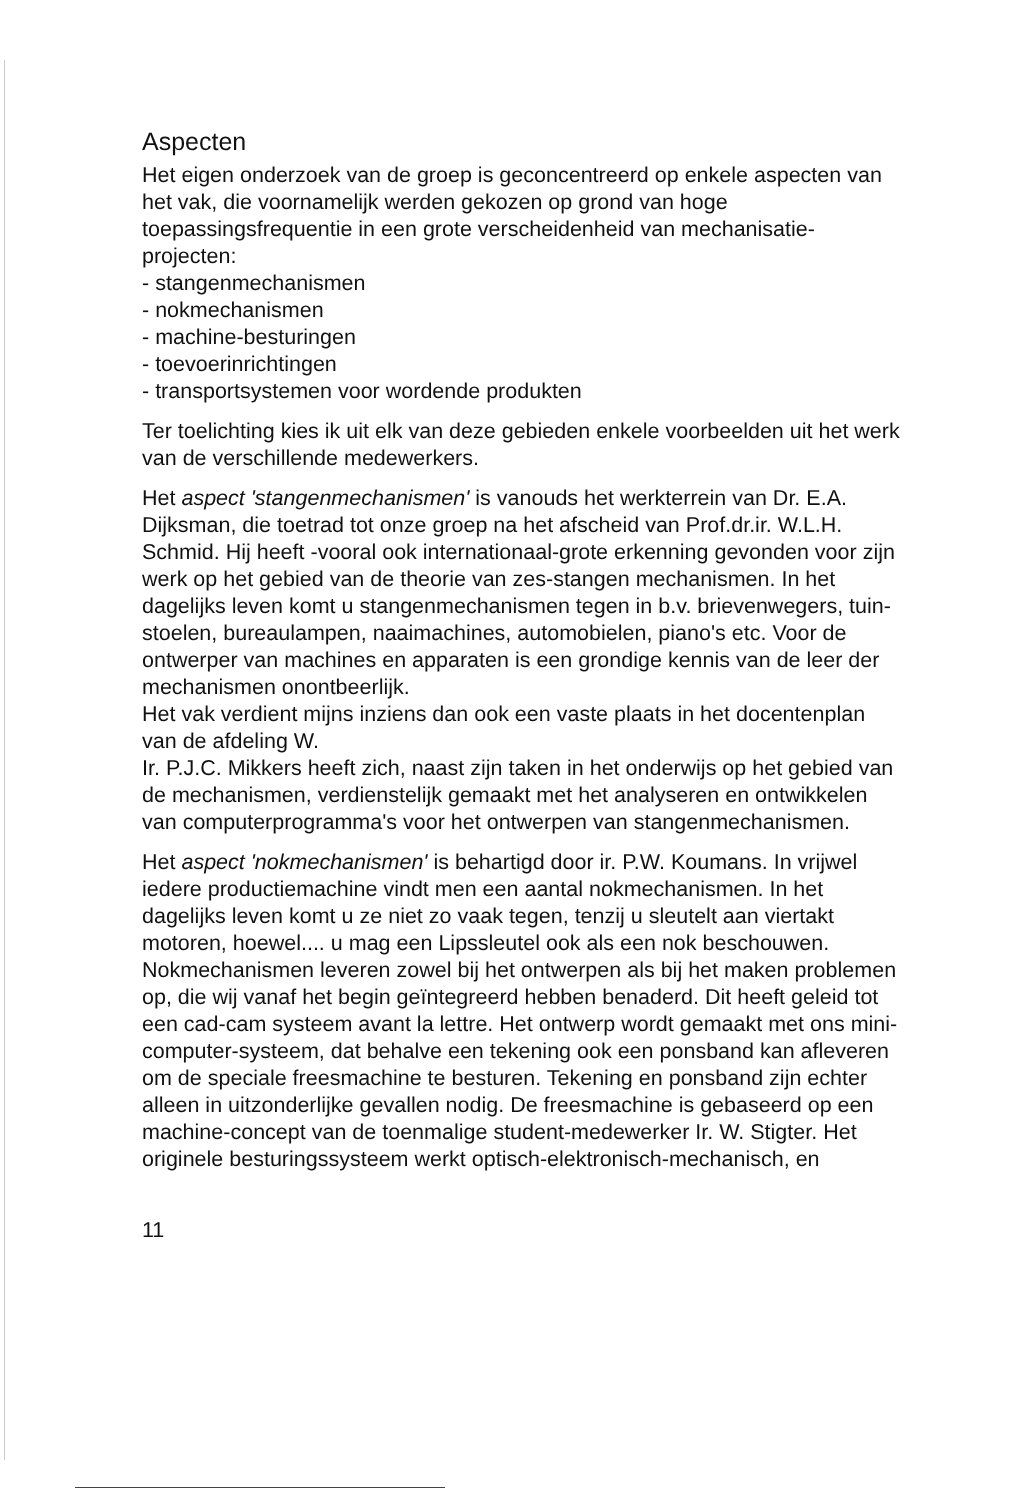Aspecten
Het eigen onderzoek van de groep is geconcentreerd op enkele aspecten van het vak, die voornamelijk werden gekozen op grond van hoge toepassingsfrequentie in een grote verscheidenheid van mechanisatie-projecten:
- stangenmechanismen
- nokmechanismen
- machine-besturingen
- toevoerinrichtingen
- transportsystemen voor wordende produkten
Ter toelichting kies ik uit elk van deze gebieden enkele voorbeelden uit het werk van de verschillende medewerkers.
Het aspect 'stangenmechanismen' is vanouds het werkterrein van Dr. E.A. Dijksman, die toetrad tot onze groep na het afscheid van Prof.dr.ir. W.L.H. Schmid. Hij heeft -vooral ook internationaal-grote erkenning gevonden voor zijn werk op het gebied van de theorie van zes-stangen mechanismen. In het dagelijks leven komt u stangenmechanismen tegen in b.v. brievenwegers, tuin-stoelen, bureaulampen, naaimachines, automobielen, piano's etc. Voor de ontwerper van machines en apparaten is een grondige kennis van de leer der mechanismen onontbeerlijk.
Het vak verdient mijns inziens dan ook een vaste plaats in het docentenplan van de afdeling W.
Ir. P.J.C. Mikkers heeft zich, naast zijn taken in het onderwijs op het gebied van de mechanismen, verdienstelijk gemaakt met het analyseren en ontwikkelen van computerprogramma's voor het ontwerpen van stangenmechanismen.
Het aspect 'nokmechanismen' is behartigd door ir. P.W. Koumans. In vrijwel iedere productiemachine vindt men een aantal nokmechanismen. In het dagelijks leven komt u ze niet zo vaak tegen, tenzij u sleutelt aan viertakt motoren, hoewel.... u mag een Lipssleutel ook als een nok beschouwen.
Nokmechanismen leveren zowel bij het ontwerpen als bij het maken problemen op, die wij vanaf het begin geïntegreerd hebben benaderd. Dit heeft geleid tot een cad-cam systeem avant la lettre. Het ontwerp wordt gemaakt met ons mini-computer-systeem, dat behalve een tekening ook een ponsband kan afleveren om de speciale freesmachine te besturen. Tekening en ponsband zijn echter alleen in uitzonderlijke gevallen nodig. De freesmachine is gebaseerd op een machine-concept van de toenmalige student-medewerker Ir. W. Stigter. Het originele besturingssysteem werkt optisch-elektronisch-mechanisch, en
11